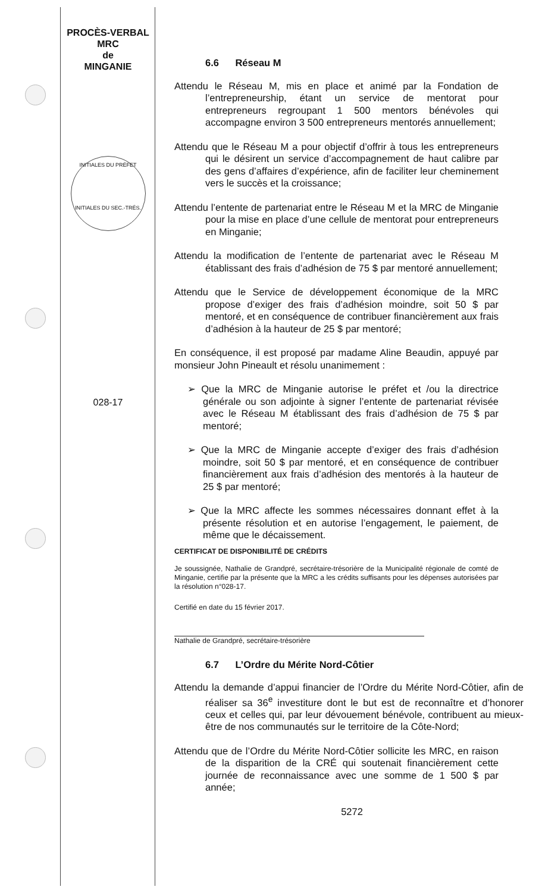PROCÈS-VERBAL
MRC
de
MINGANIE
INITIALES DU PRÉFET
INITIALES DU SEC.-TRÉS.
028-17
6.6 Réseau M
Attendu le Réseau M, mis en place et animé par la Fondation de l’entrepreneurship, étant un service de mentorat pour entrepreneurs regroupant 1 500 mentors bénévoles qui accompagne environ 3 500 entrepreneurs mentorés annuellement;
Attendu que le Réseau M a pour objectif d’offrir à tous les entrepreneurs qui le désirent un service d’accompagnement de haut calibre par des gens d’affaires d’expérience, afin de faciliter leur cheminement vers le succès et la croissance;
Attendu l’entente de partenariat entre le Réseau M et la MRC de Minganie pour la mise en place d’une cellule de mentorat pour entrepreneurs en Minganie;
Attendu la modification de l’entente de partenariat avec le Réseau M établissant des frais d’adhésion de 75 $ par mentoré annuellement;
Attendu que le Service de développement économique de la MRC propose d’exiger des frais d’adhésion moindre, soit 50 $ par mentoré, et en conséquence de contribuer financièrement aux frais d’adhésion à la hauteur de 25 $ par mentoré;
En conséquence, il est proposé par madame Aline Beaudin, appuyé par monsieur John Pineault et résolu unanimement :
➢ Que la MRC de Minganie autorise le préfet et /ou la directrice générale ou son adjointe à signer l’entente de partenariat révisée avec le Réseau M établissant des frais d’adhésion de 75 $ par mentoré;
➢ Que la MRC de Minganie accepte d’exiger des frais d’adhésion moindre, soit 50 $ par mentoré, et en conséquence de contribuer financièrement aux frais d’adhésion des mentorés à la hauteur de 25 $ par mentoré;
➢ Que la MRC affecte les sommes nécessaires donnant effet à la présente résolution et en autorise l’engagement, le paiement, de même que le décaissement.
CERTIFICAT DE DISPONIBILITÉ DE CRÉDITS
Je soussignée, Nathalie de Grandpré, secrétaire-trésorière de la Municipalité régionale de comté de Minganie, certifie par la présente que la MRC a les crédits suffisants pour les dépenses autorisées par la résolution n°028-17.
Certifié en date du 15 février 2017.
Nathalie de Grandpré, secrétaire-trésorière
6.7 L’Ordre du Mérite Nord-Côtier
Attendu la demande d’appui financier de l’Ordre du Mérite Nord-Côtier, afin de réaliser sa 36<sup>e</sup> investiture dont le but est de reconnaître et d’honorer ceux et celles qui, par leur dévouement bénévole, contribuent au mieux-être de nos communautés sur le territoire de la Côte-Nord;
Attendu que de l’Ordre du Mérite Nord-Côtier sollicite les MRC, en raison de la disparition de la CRÉ qui soutenait financièrement cette journée de reconnaissance avec une somme de 1 500 $ par année;
5272